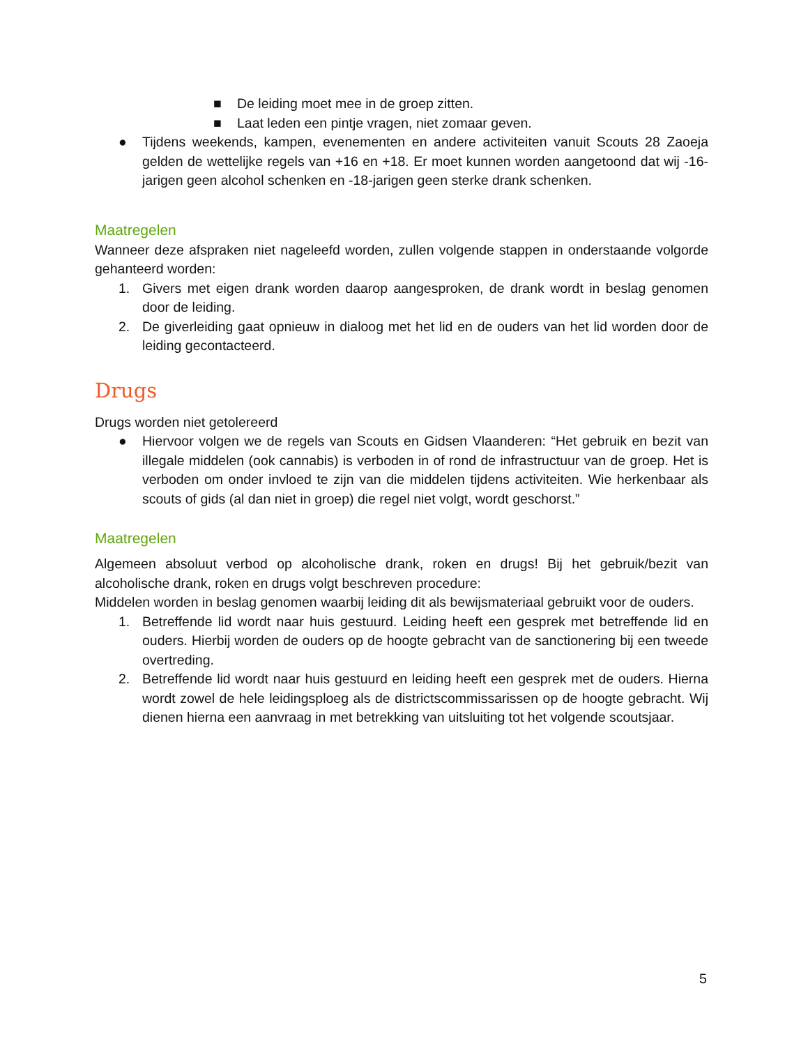■ De leiding moet mee in de groep zitten.
■ Laat leden een pintje vragen, niet zomaar geven.
● Tijdens weekends, kampen, evenementen en andere activiteiten vanuit Scouts 28 Zaoeja gelden de wettelijke regels van +16 en +18. Er moet kunnen worden aangetoond dat wij -16-jarigen geen alcohol schenken en -18-jarigen geen sterke drank schenken.
Maatregelen
Wanneer deze afspraken niet nageleefd worden, zullen volgende stappen in onderstaande volgorde gehanteerd worden:
1. Givers met eigen drank worden daarop aangesproken, de drank wordt in beslag genomen door de leiding.
2. De giverleiding gaat opnieuw in dialoog met het lid en de ouders van het lid worden door de leiding gecontacteerd.
Drugs
Drugs worden niet getolereerd
● Hiervoor volgen we de regels van Scouts en Gidsen Vlaanderen: “Het gebruik en bezit van illegale middelen (ook cannabis) is verboden in of rond de infrastructuur van de groep. Het is verboden om onder invloed te zijn van die middelen tijdens activiteiten. Wie herkenbaar als scouts of gids (al dan niet in groep) die regel niet volgt, wordt geschorst.”
Maatregelen
Algemeen absoluut verbod op alcoholische drank, roken en drugs! Bij het gebruik/bezit van alcoholische drank, roken en drugs volgt beschreven procedure:
Middelen worden in beslag genomen waarbij leiding dit als bewijsmateriaal gebruikt voor de ouders.
1. Betreffende lid wordt naar huis gestuurd. Leiding heeft een gesprek met betreffende lid en ouders. Hierbij worden de ouders op de hoogte gebracht van de sanctionering bij een tweede overtreding.
2. Betreffende lid wordt naar huis gestuurd en leiding heeft een gesprek met de ouders. Hierna wordt zowel de hele leidingsploeg als de districtscommissarissen op de hoogte gebracht. Wij dienen hierna een aanvraag in met betrekking van uitsluiting tot het volgende scoutsjaar.
5